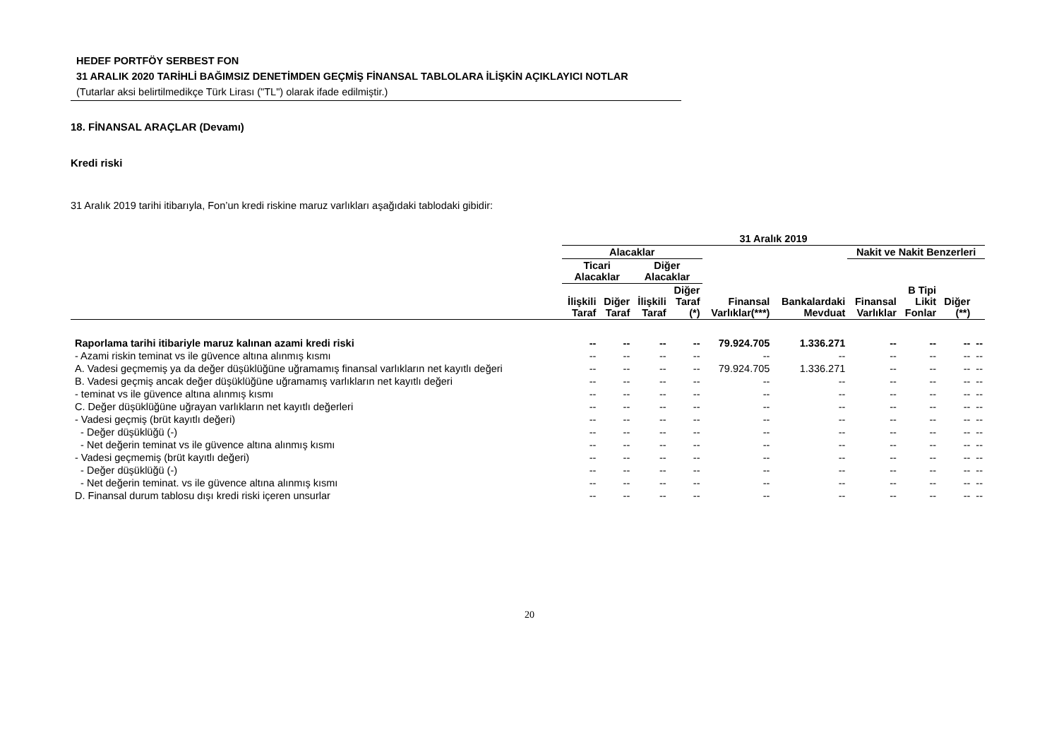HEDEF PORTFÖY SERBEST FON
31 ARALIK 2020 TARİHLİ BAĞIMSIZ DENETİMDEN GEÇMİŞ FİNANSAL TABLOLARA İLİŞKİN AÇIKLAYICI NOTLAR
(Tutarlar aksi belirtilmedikçe Türk Lirası ("TL") olarak ifade edilmiştir.)
18. FİNANSAL ARAÇLAR (Devamı)
Kredi riski
31 Aralık 2019 tarihi itibarıyla, Fon’un kredi riskine maruz varlıkları aşağıdaki tablodaki gibidir:
| | 31 Aralık 2019 | | | | | | | | | |
| --- | --- | --- | --- | --- | --- | --- | --- | --- | --- | --- |
| | Alacaklar | | | | | | Nakit ve Nakit Benzerleri | | | |
| | Ticari Alacaklar | | Diğer Alacaklar | | | | | | | |
| | İlişkili Taraf | Diğer Taraf | İlişkili Taraf | Diğer Taraf (*) | Finansal Varlıklar(***) | Bankalardaki Mevduat | Finansal Varlıklar | B Tipi Likit Fonlar | Diğer (**) | |
| Raporlama tarihi itibariyle maruz kalınan azami kredi riski | -- | -- | -- | -- | 79.924.705 | 1.336.271 | -- | -- | -- | -- |
| - Azami riskin teminat vs ile güvence altına alınmış kısmı | -- | -- | -- | -- | -- | -- | -- | -- | -- | -- |
| A. Vadesi geçmemiş ya da değer düşüklüğüne uğramamış finansal varlıkların net kayıtlı değeri | -- | -- | -- | -- | 79.924.705 | 1.336.271 | -- | -- | -- | -- |
| B. Vadesi geçmiş ancak değer düşüklüğüne uğramamış varlıkların net kayıtlı değeri | -- | -- | -- | -- | -- | -- | -- | -- | -- | -- |
| - teminat vs ile güvence altına alınmış kısmı | -- | -- | -- | -- | -- | -- | -- | -- | -- | -- |
| C. Değer düşüklüğüne uğrayan varlıkların net kayıtlı değerleri | -- | -- | -- | -- | -- | -- | -- | -- | -- | -- |
| - Vadesi geçmiş (brüt kayıtlı değeri) | -- | -- | -- | -- | -- | -- | -- | -- | -- | -- |
| - Değer düşüklüğü (-) | -- | -- | -- | -- | -- | -- | -- | -- | -- | -- |
| - Net değerin teminat vs ile güvence altına alınmış kısmı | -- | -- | -- | -- | -- | -- | -- | -- | -- | -- |
| - Vadesi geçmemiş (brüt kayıtlı değeri) | -- | -- | -- | -- | -- | -- | -- | -- | -- | -- |
| - Değer düşüklüğü (-) | -- | -- | -- | -- | -- | -- | -- | -- | -- | -- |
| - Net değerin teminat. vs ile güvence altına alınmış kısmı | -- | -- | -- | -- | -- | -- | -- | -- | -- | -- |
| D. Finansal durum tablosu dışı kredi riski içeren unsurlar | -- | -- | -- | -- | -- | -- | -- | -- | -- | -- |
20